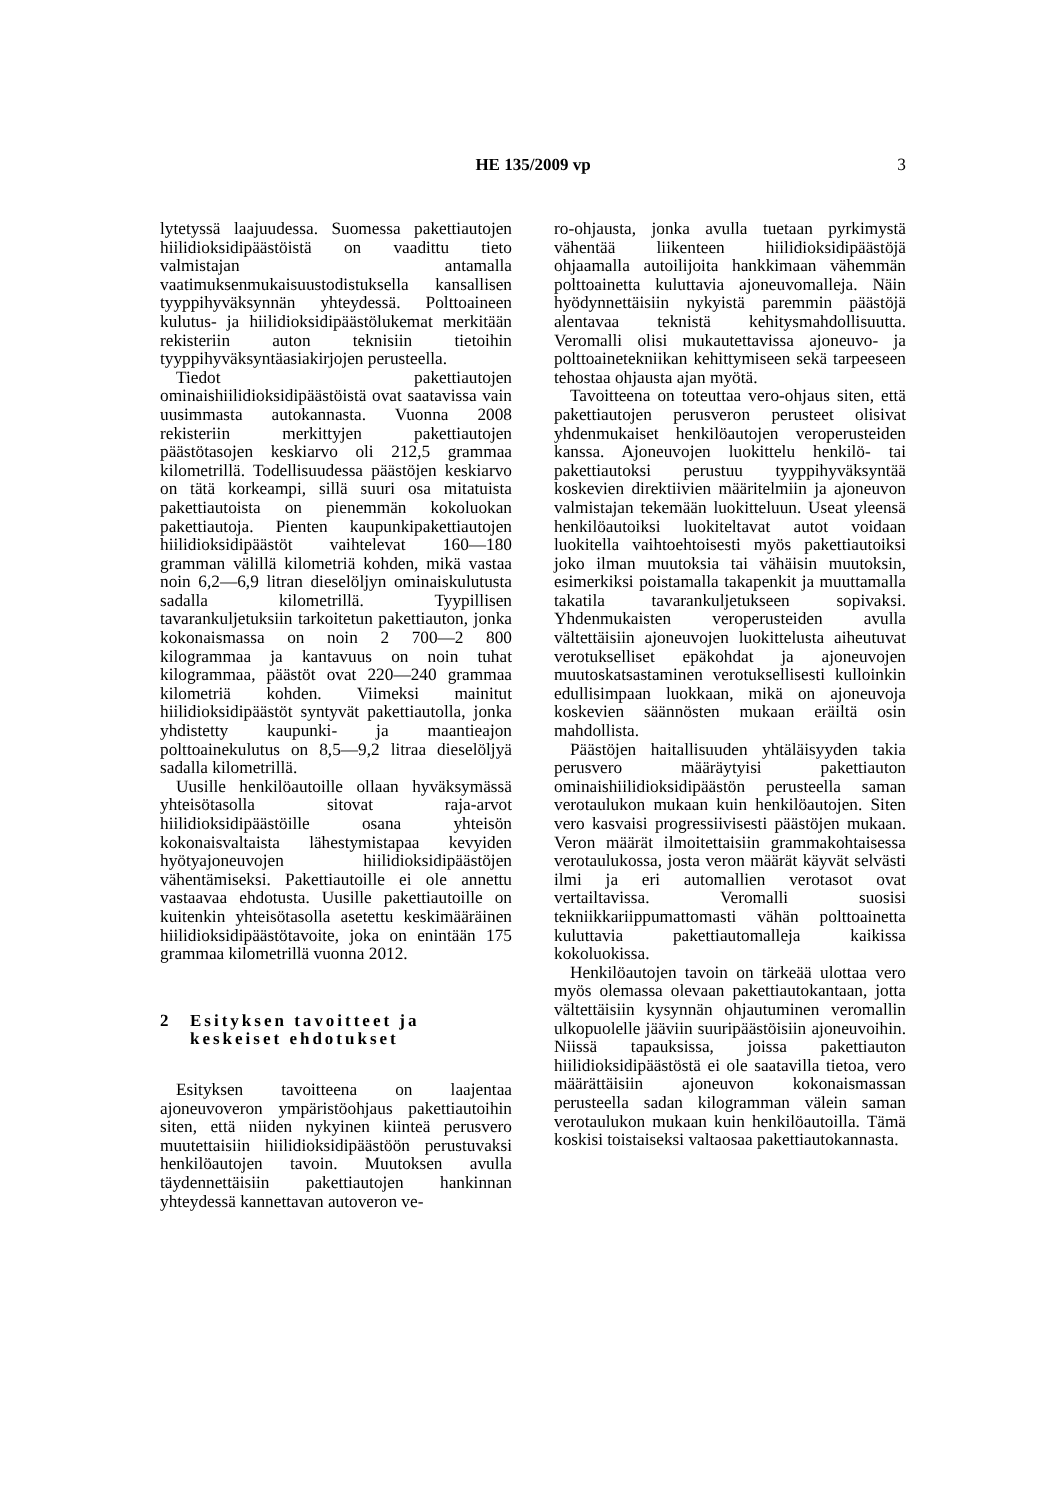HE 135/2009 vp
3
lytetyssä laajuudessa. Suomessa pakettiautojen hiilidioksidipäästöistä on vaadittu tieto valmistajan antamalla vaatimuksenmukaisuustodistuksella kansallisen tyyppihyväksynnän yhteydessä. Polttoaineen kulutus- ja hiilidioksidipäästölukemat merkitään rekisteriin auton teknisiin tietoihin tyyppihyväksyntäasiakirjojen perusteella.
Tiedot pakettiautojen ominaishiilidioksidipäästöistä ovat saatavissa vain uusimmasta autokannasta. Vuonna 2008 rekisteriin merkittyjen pakettiautojen päästötasojen keskiarvo oli 212,5 grammaa kilometrillä. Todellisuudessa päästöjen keskiarvo on tätä korkeampi, sillä suuri osa mitatuista pakettiautoista on pienemmän kokoluokan pakettiautoja. Pienten kaupunkipakettiautojen hiilidioksidipäästöt vaihtelevat 160—180 gramman välillä kilometriä kohden, mikä vastaa noin 6,2—6,9 litran dieselöljyn ominaiskulutusta sadalla kilometrillä. Tyypillisen tavarankuljetuksiin tarkoitetun pakettiauton, jonka kokonaismassa on noin 2 700—2 800 kilogrammaa ja kantavuus on noin tuhat kilogrammaa, päästöt ovat 220—240 grammaa kilometriä kohden. Viimeksi mainitut hiilidioksidipäästöt syntyvät pakettiautolla, jonka yhdistetty kaupunki- ja maantieajon polttoainekulutus on 8,5—9,2 litraa dieselöljyä sadalla kilometrillä.
Uusille henkilöautoille ollaan hyväksymässä yhteisötasolla sitovat raja-arvot hiilidioksidipäästöille osana yhteisön kokonaisvaltaista lähestymistapaa kevyiden hyötyajoneuvojen hiilidioksidipäästöjen vähentämiseksi. Pakettiautoille ei ole annettu vastaavaa ehdotusta. Uusille pakettiautoille on kuitenkin yhteisötasolla asetettu keskimääräinen hiilidioksidipäästötavoite, joka on enintään 175 grammaa kilometrillä vuonna 2012.
2 Esityksen tavoitteet ja keskeiset ehdotukset
Esityksen tavoitteena on laajentaa ajoneuvoveron ympäristöohjaus pakettiautoihin siten, että niiden nykyinen kiinteä perusvero muutettaisiin hiilidioksidipäästöön perustuvaksi henkilöautojen tavoin. Muutoksen avulla täydennettäisiin pakettiautojen hankinnan yhteydessä kannettavan autoveron ve-
ro-ohjausta, jonka avulla tuetaan pyrkimystä vähentää liikenteen hiilidioksidipäästöjä ohjaamalla autoilijoita hankkimaan vähemmän polttoainetta kuluttavia ajoneuvomalleja. Näin hyödynnettäisiin nykyistä paremmin päästöjä alentavaa teknistä kehitysmahdollisuutta. Veromalli olisi mukautettavissa ajoneuvo- ja polttoainetekniikan kehittymiseen sekä tarpeeseen tehostaa ohjausta ajan myötä.
Tavoitteena on toteuttaa vero-ohjaus siten, että pakettiautojen perusveron perusteet olisivat yhdenmukaiset henkilöautojen veroperusteiden kanssa. Ajoneuvojen luokittelu henkilö- tai pakettiautoksi perustuu tyyppihyväksyntää koskevien direktiivien määritelmiin ja ajoneuvon valmistajan tekemään luokitteluun. Useat yleensä henkilöautoiksi luokiteltavat autot voidaan luokitella vaihtoehtoisesti myös pakettiautoiksi joko ilman muutoksia tai vähäisin muutoksin, esimerkiksi poistamalla takapenkit ja muuttamalla takatila tavarankuljetukseen sopivaksi. Yhdenmukaisten veroperusteiden avulla vältettäisiin ajoneuvojen luokittelusta aiheutuvat verotukselliset epäkohdat ja ajoneuvojen muutoskatsastaminen verotuksellisesti kulloinkin edullisimpaan luokkaan, mikä on ajoneuvoja koskevien säännösten mukaan eräiltä osin mahdollista.
Päästöjen haitallisuuden yhtäläisyyden takia perusvero määräytyisi pakettiauton ominaishiilidioksidipäästön perusteella saman verotaulukon mukaan kuin henkilöautojen. Siten vero kasvaisi progressiivisesti päästöjen mukaan. Veron määrät ilmoitettaisiin grammakohtaisessa verotaulukossa, josta veron määrät käyvät selvästi ilmi ja eri automallien verotasot ovat vertailtavissa. Veromalli suosisi tekniikkariippumattomasti vähän polttoainetta kuluttavia pakettiautomalleja kaikissa kokoluokissa.
Henkilöautojen tavoin on tärkeää ulottaa vero myös olemassa olevaan pakettiautokantaan, jotta vältettäisiin kysynnän ohjautuminen veromallin ulkopuolelle jääviin suuripäästöisiin ajoneuvoihin. Niissä tapauksissa, joissa pakettiauton hiilidioksidipäästöstä ei ole saatavilla tietoa, vero määrättäisiin ajoneuvon kokonaismassan perusteella sadan kilogramman välein saman verotaulukon mukaan kuin henkilöautoilla. Tämä koskisi toistaiseksi valtaosaa pakettiautokannasta.